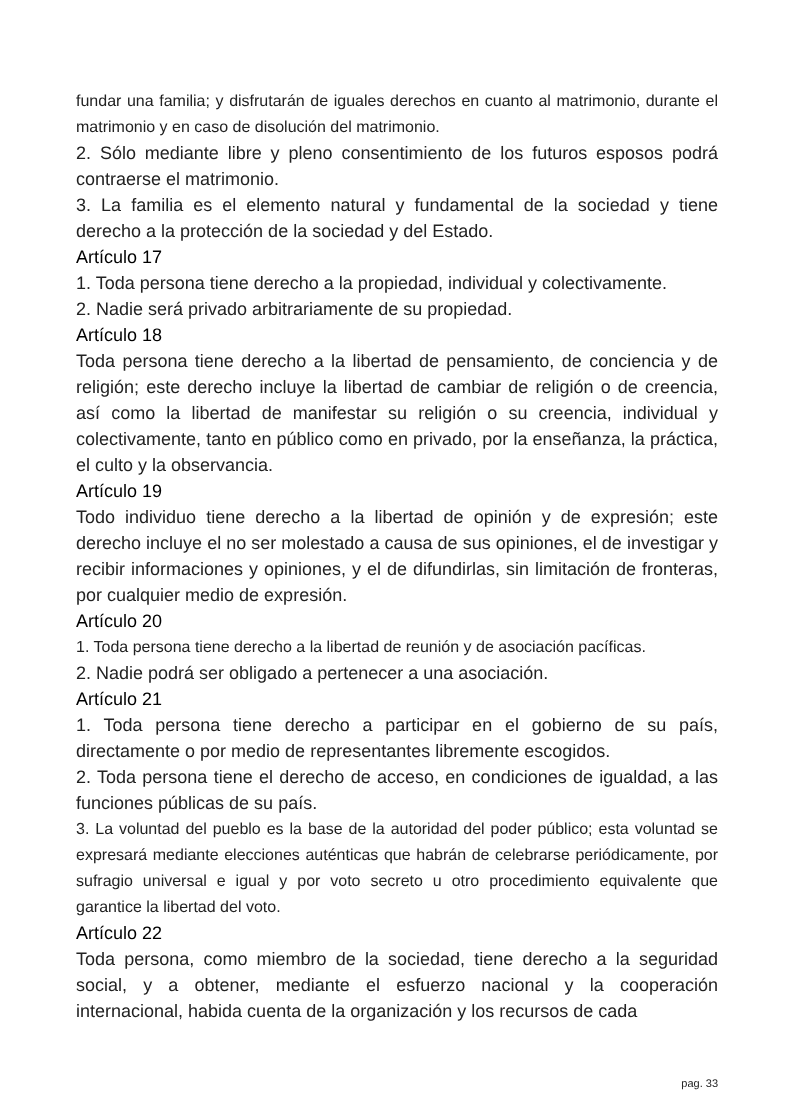fundar una familia; y disfrutarán de iguales derechos en cuanto al matrimonio, durante el matrimonio y en caso de disolución del matrimonio.
2. Sólo mediante libre y pleno consentimiento de los futuros esposos podrá contraerse el matrimonio.
3. La familia es el elemento natural y fundamental de la sociedad y tiene derecho a la protección de la sociedad y del Estado.
Artículo 17
1. Toda persona tiene derecho a la propiedad, individual y colectivamente.
2. Nadie será privado arbitrariamente de su propiedad.
Artículo 18
Toda persona tiene derecho a la libertad de pensamiento, de conciencia y de religión; este derecho incluye la libertad de cambiar de religión o de creencia, así como la libertad de manifestar su religión o su creencia, individual y colectivamente, tanto en público como en privado, por la enseñanza, la práctica, el culto y la observancia.
Artículo 19
Todo individuo tiene derecho a la libertad de opinión y de expresión; este derecho incluye el no ser molestado a causa de sus opiniones, el de investigar y recibir informaciones y opiniones, y el de difundirlas, sin limitación de fronteras, por cualquier medio de expresión.
Artículo 20
1. Toda persona tiene derecho a la libertad de reunión y de asociación pacíficas.
2. Nadie podrá ser obligado a pertenecer a una asociación.
Artículo 21
1. Toda persona tiene derecho a participar en el gobierno de su país, directamente o por medio de representantes libremente escogidos.
2. Toda persona tiene el derecho de acceso, en condiciones de igualdad, a las funciones públicas de su país.
3. La voluntad del pueblo es la base de la autoridad del poder público; esta voluntad se expresará mediante elecciones auténticas que habrán de celebrarse periódicamente, por sufragio universal e igual y por voto secreto u otro procedimiento equivalente que garantice la libertad del voto.
Artículo 22
Toda persona, como miembro de la sociedad, tiene derecho a la seguridad social, y a obtener, mediante el esfuerzo nacional y la cooperación internacional, habida cuenta de la organización y los recursos de cada
pag. 33